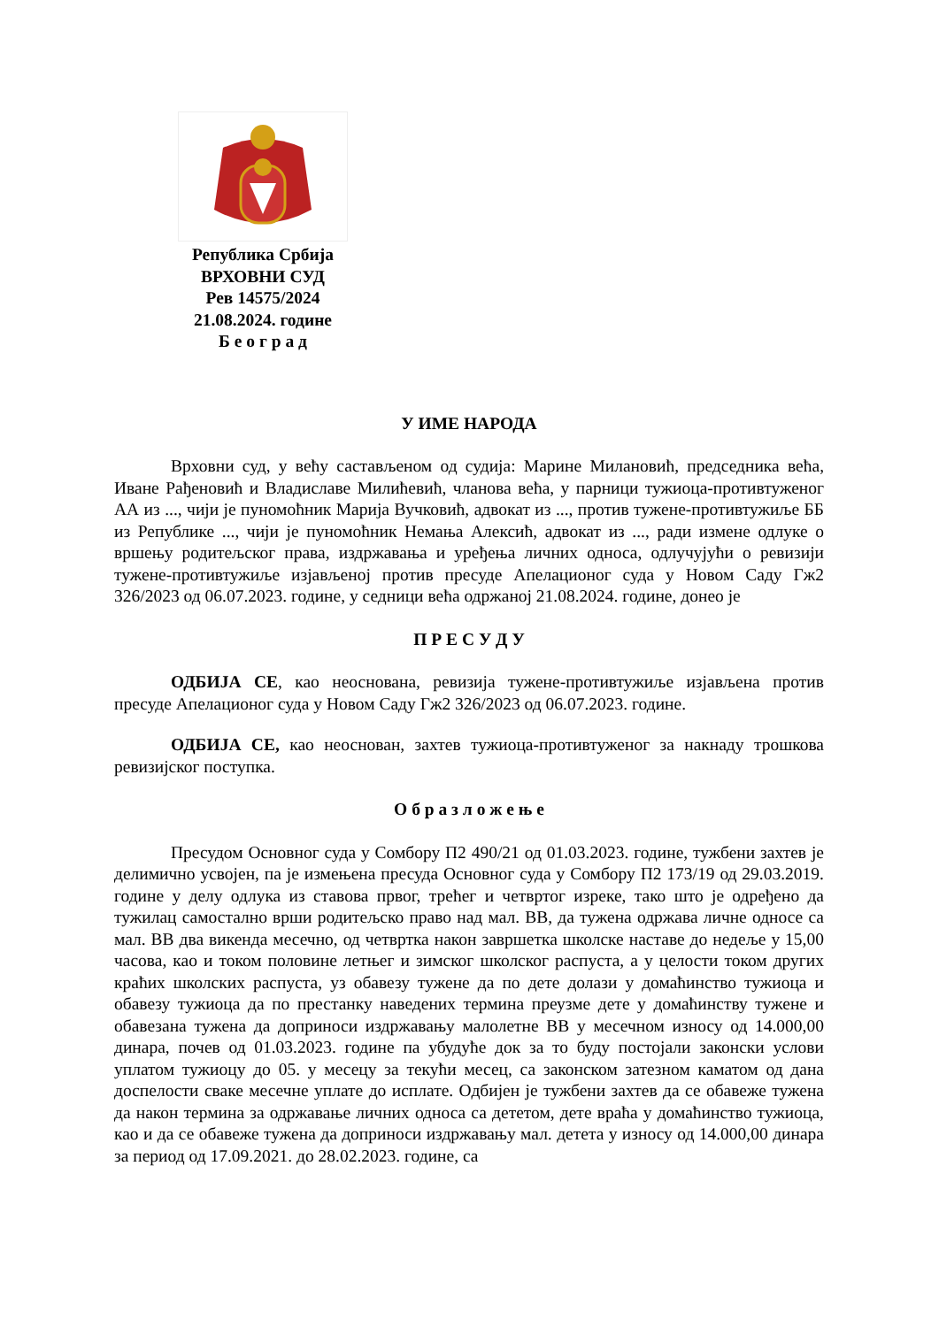Република Србија
ВРХОВНИ СУД
Рев 14575/2024
21.08.2024. године
Б е о г р а д
У ИМЕ НАРОДА
Врховни суд, у већу састављеном од судија: Марине Милановић, председника већа, Иване Рађеновић и Владиславе Милићевић, чланова већа, у парници тужиоца-противтуженог АА из ..., чији је пуномоћник Марија Вучковић, адвокат из ..., против тужене-противтужиље ББ из Републике ..., чији је пуномоћник Немања Алексић, адвокат из ..., ради измене одлуке о вршењу родитељског права, издржавања и уређења личних односа, одлучујући о ревизији тужене-противтужиље изјављеној против пресуде Апелационог суда у Новом Саду Гж2 326/2023 од 06.07.2023. године, у седници већа одржаној 21.08.2024. године, донео је
П Р Е С У Д У
ОДБИЈА СЕ, као неоснована, ревизија тужене-противтужиље изјављена против пресуде Апелационог суда у Новом Саду Гж2 326/2023 од 06.07.2023. године.
ОДБИЈА СЕ, као неоснован, захтев тужиоца-противтуженог за накнаду трошкова ревизијског поступка.
О б р а з л о ж е њ е
Пресудом Основног суда у Сомбору П2 490/21 од 01.03.2023. године, тужбени захтев је делимично усвојен, па је измењена пресуда Основног суда у Сомбору П2 173/19 од 29.03.2019. године у делу одлука из ставова првог, трећег и четвртог изреке, тако што је одређено да тужилац самостално врши родитељско право над мал. ВВ, да тужена одржава личне односе са мал. ВВ два викенда месечно, од четвртка након завршетка школске наставе до недеље у 15,00 часова, као и током половине летњег и зимског школског распуста, а у целости током других краћих школских распуста, уз обавезу тужене да по дете долази у домаћинство тужиоца и обавезу тужиоца да по престанку наведених термина преузме дете у домаћинству тужене и обавезана тужена да доприноси издржавању малолетне ВВ у месечном износу од 14.000,00 динара, почев од 01.03.2023. године па убудуће док за то буду постојали законски услови уплатом тужиоцу до 05. у месецу за текући месец, са законском затезном каматом од дана доспелости сваке месечне уплате до исплате. Одбијен је тужбени захтев да се обавеже тужена да након термина за одржавање личних односа са дететом, дете враћа у домаћинство тужиоца, као и да се обавеже тужена да доприноси издржавању мал. детета у износу од 14.000,00 динара за период од 17.09.2021. до 28.02.2023. године, са